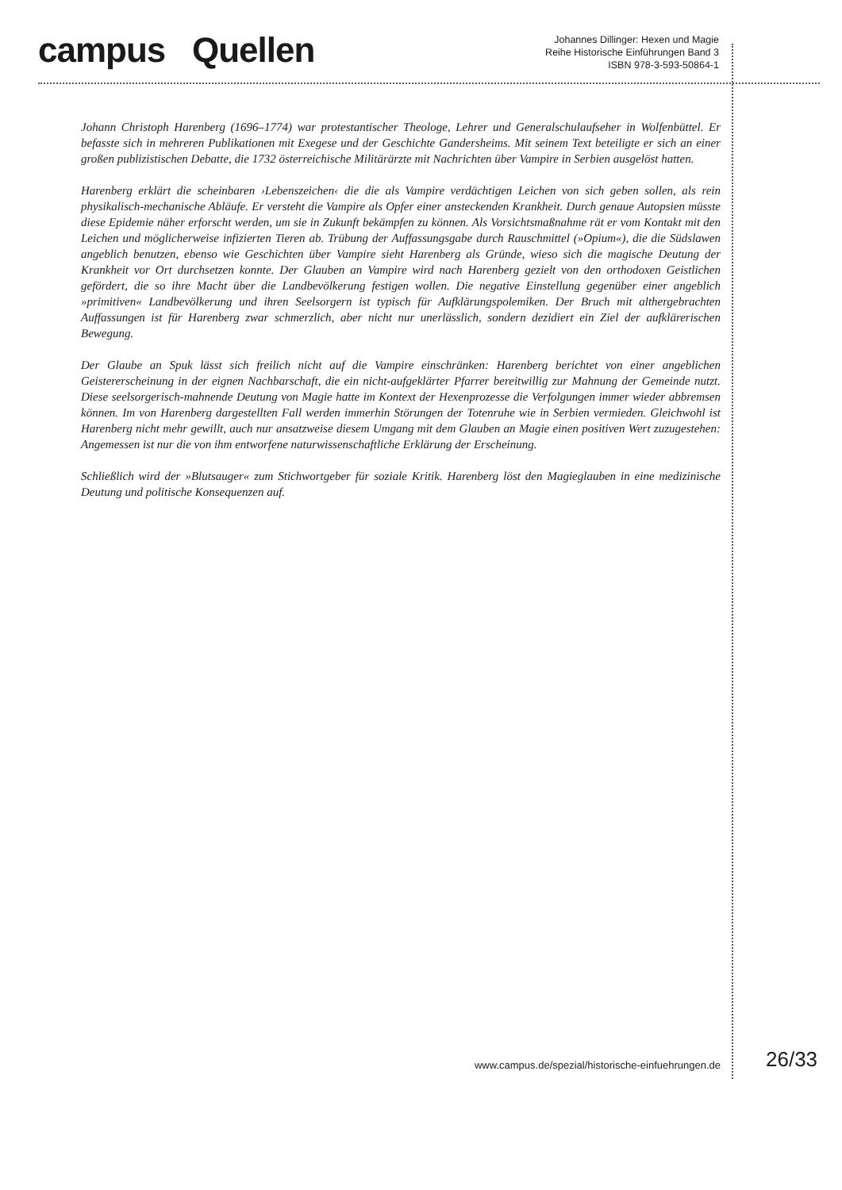campus Quellen
Johannes Dillinger: Hexen und Magie
Reihe Historische Einführungen Band 3
ISBN 978-3-593-50864-1
Johann Christoph Harenberg (1696–1774) war protestantischer Theologe, Lehrer und Generalschulaufseher in Wolfenbüttel. Er befasste sich in mehreren Publikationen mit Exegese und der Geschichte Gandersheims. Mit seinem Text beteiligte er sich an einer großen publizistischen Debatte, die 1732 österreichische Militärärzte mit Nachrichten über Vampire in Serbien ausgelöst hatten.
Harenberg erklärt die scheinbaren ›Lebenszeichen‹ die die als Vampire verdächtigen Leichen von sich geben sollen, als rein physikalisch-mechanische Abläufe. Er versteht die Vampire als Opfer einer ansteckenden Krankheit. Durch genaue Autopsien müsste diese Epidemie näher erforscht werden, um sie in Zukunft bekämpfen zu können. Als Vorsichtsmaßnahme rät er vom Kontakt mit den Leichen und möglicherweise infizierten Tieren ab. Trübung der Auffassungsgabe durch Rauschmittel (»Opium«), die die Südslawen angeblich benutzen, ebenso wie Geschichten über Vampire sieht Harenberg als Gründe, wieso sich die magische Deutung der Krankheit vor Ort durchsetzen konnte. Der Glauben an Vampire wird nach Harenberg gezielt von den orthodoxen Geistlichen gefördert, die so ihre Macht über die Landbevölkerung festigen wollen. Die negative Einstellung gegenüber einer angeblich »primitiven« Landbevölkerung und ihren Seelsorgern ist typisch für Aufklärungspolemiken. Der Bruch mit althergebrachten Auffassungen ist für Harenberg zwar schmerzlich, aber nicht nur unerlässlich, sondern dezidiert ein Ziel der aufklärerischen Bewegung.
Der Glaube an Spuk lässt sich freilich nicht auf die Vampire einschränken: Harenberg berichtet von einer angeblichen Geistererscheinung in der eignen Nachbarschaft, die ein nicht-aufgeklärter Pfarrer bereitwillig zur Mahnung der Gemeinde nutzt. Diese seelsorgerisch-mahnende Deutung von Magie hatte im Kontext der Hexenprozesse die Verfolgungen immer wieder abbremsen können. Im von Harenberg dargestellten Fall werden immerhin Störungen der Totenruhe wie in Serbien vermieden. Gleichwohl ist Harenberg nicht mehr gewillt, auch nur ansatzweise diesem Umgang mit dem Glauben an Magie einen positiven Wert zuzugestehen: Angemessen ist nur die von ihm entworfene naturwissenschaftliche Erklärung der Erscheinung.
Schließlich wird der »Blutsauger« zum Stichwortgeber für soziale Kritik. Harenberg löst den Magieglauben in eine medizinische Deutung und politische Konsequenzen auf.
www.campus.de/spezial/historische-einfuehrungen.de 26/33